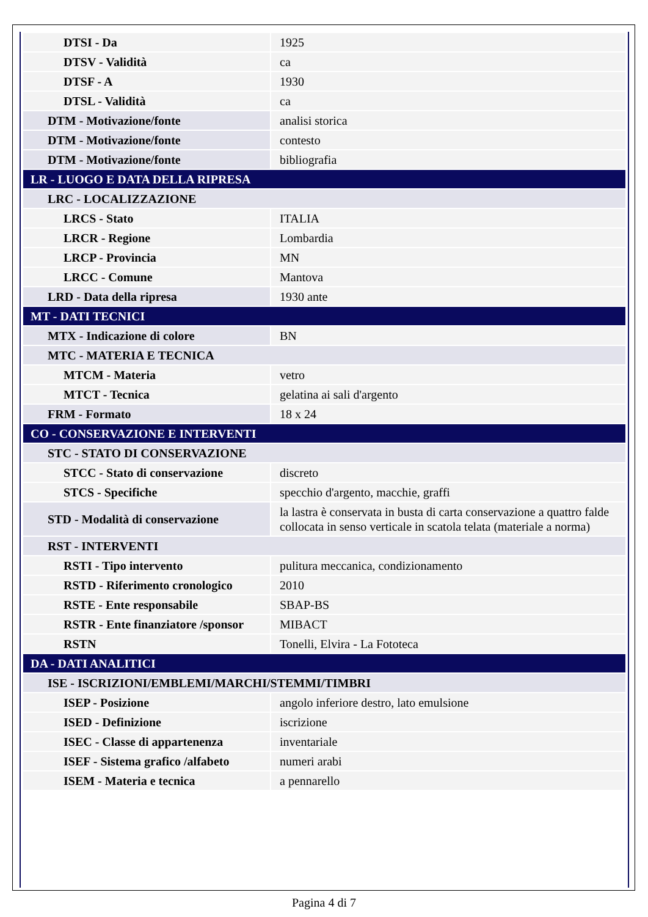| DTSI - Da | 1925 |
| DTSV - Validità | ca |
| DTSF - A | 1930 |
| DTSL - Validità | ca |
| DTM - Motivazione/fonte | analisi storica |
| DTM - Motivazione/fonte | contesto |
| DTM - Motivazione/fonte | bibliografia |
| LR - LUOGO E DATA DELLA RIPRESA | |
| LRC - LOCALIZZAZIONE | |
| LRCS - Stato | ITALIA |
| LRCR - Regione | Lombardia |
| LRCP - Provincia | MN |
| LRCC - Comune | Mantova |
| LRD - Data della ripresa | 1930 ante |
| MT - DATI TECNICI | |
| MTX - Indicazione di colore | BN |
| MTC - MATERIA E TECNICA | |
| MTCM - Materia | vetro |
| MTCT - Tecnica | gelatina ai sali d'argento |
| FRM - Formato | 18 x 24 |
| CO - CONSERVAZIONE E INTERVENTI | |
| STC - STATO DI CONSERVAZIONE | |
| STCC - Stato di conservazione | discreto |
| STCS - Specifiche | specchio d'argento, macchie, graffi |
| STD - Modalità di conservazione | la lastra è conservata in busta di carta conservazione a quattro falde collocata in senso verticale in scatola telata (materiale a norma) |
| RST - INTERVENTI | |
| RSTI - Tipo intervento | pulitura meccanica, condizionamento |
| RSTD - Riferimento cronologico | 2010 |
| RSTE - Ente responsabile | SBAP-BS |
| RSTR - Ente finanziatore /sponsor | MIBACT |
| RSTN | Tonelli, Elvira - La Fototeca |
| DA - DATI ANALITICI | |
| ISE - ISCRIZIONI/EMBLEMI/MARCHI/STEMMI/TIMBRI | |
| ISEP - Posizione | angolo inferiore destro, lato emulsione |
| ISED - Definizione | iscrizione |
| ISEC - Classe di appartenenza | inventariale |
| ISEF - Sistema grafico /alfabeto | numeri arabi |
| ISEM - Materia e tecnica | a pennarello |
Pagina 4 di 7